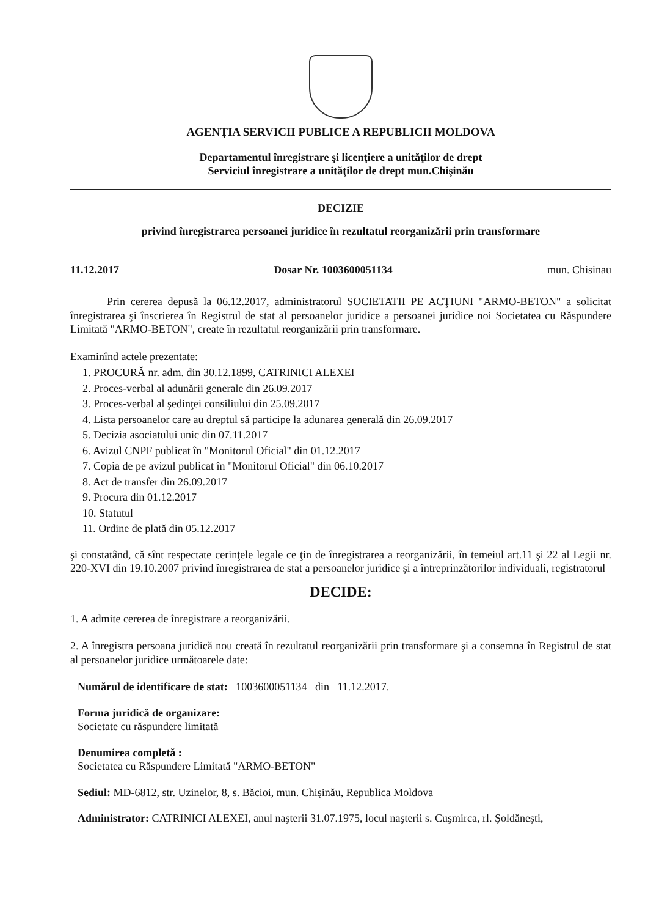AGENŢIA SERVICII PUBLICE A REPUBLICII MOLDOVA
Departamentul înregistrare şi licenţiere a unităţilor de drept
Serviciul înregistrare a unităţilor de drept mun.Chişinău
DECIZIE
privind înregistrarea persoanei juridice în rezultatul reorganizării prin transformare
11.12.2017 Dosar Nr. 1003600051134 mun. Chisinau
Prin cererea depusă la 06.12.2017, administratorul SOCIETATII PE ACŢIUNI "ARMO-BETON" a solicitat înregistrarea şi înscrierea în Registrul de stat al persoanelor juridice a persoanei juridice noi Societatea cu Răspundere Limitată "ARMO-BETON", create în rezultatul reorganizării prin transformare.
Examinînd actele prezentate:
1. PROCURĂ nr. adm. din 30.12.1899, CATRINICI ALEXEI
2. Proces-verbal al adunării generale din 26.09.2017
3. Proces-verbal al şedinţei consiliului din 25.09.2017
4. Lista persoanelor care au dreptul să participe la adunarea generală din 26.09.2017
5. Decizia asociatului unic din 07.11.2017
6. Avizul CNPF publicat în "Monitorul Oficial" din 01.12.2017
7. Copia de pe avizul publicat în "Monitorul Oficial" din 06.10.2017
8. Act de transfer din 26.09.2017
9. Procura din 01.12.2017
10. Statutul
11. Ordine de plată din 05.12.2017
şi constatând, că sînt respectate cerinţele legale ce ţin de înregistrarea a reorganizării, în temeiul art.11 şi 22 al Legii nr. 220-XVI din 19.10.2007 privind înregistrarea de stat a persoanelor juridice şi a întreprinzătorilor individuali, registratorul
DECIDE:
1. A admite cererea de înregistrare a reorganizării.
2. A înregistra persoana juridică nou creată în rezultatul reorganizării prin transformare şi a consemna în Registrul de stat al persoanelor juridice următoarele date:
Numărul de identificare de stat: 1003600051134 din 11.12.2017.
Forma juridică de organizare:
Societate cu răspundere limitată
Denumirea completă :
Societatea cu Răspundere Limitată "ARMO-BETON"
Sediul: MD-6812, str. Uzinelor, 8, s. Băcioi, mun. Chişinău, Republica Moldova
Administrator: CATRINICI ALEXEI, anul naşterii 31.07.1975, locul naşterii s. Cuşmirca, rl. Şoldăneşti,